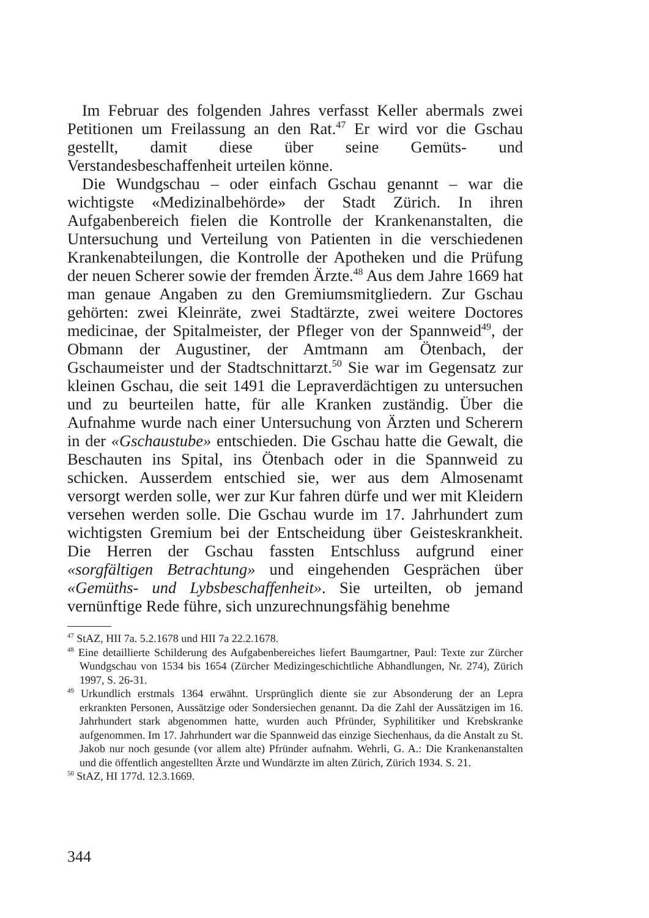Im Februar des folgenden Jahres verfasst Keller abermals zwei Petitionen um Freilassung an den Rat.<sup>47</sup> Er wird vor die Gschau gestellt, damit diese über seine Gemüts- und Verstandesbeschaffenheit urteilen könne.
Die Wundgschau – oder einfach Gschau genannt – war die wichtigste «Medizinalbehörde» der Stadt Zürich. In ihren Aufgabenbereich fielen die Kontrolle der Krankenanstalten, die Untersuchung und Verteilung von Patienten in die verschiedenen Krankenabteilungen, die Kontrolle der Apotheken und die Prüfung der neuen Scherer sowie der fremden Ärzte.<sup>48</sup> Aus dem Jahre 1669 hat man genaue Angaben zu den Gremiumsmitgliedern. Zur Gschau gehörten: zwei Kleinräte, zwei Stadtärzte, zwei weitere Doctores medicinae, der Spitalmeister, der Pfleger von der Spannweid<sup>49</sup>, der Obmann der Augustiner, der Amtmann am Ötenbach, der Gschaumeister und der Stadtschnittarzt.<sup>50</sup> Sie war im Gegensatz zur kleinen Gschau, die seit 1491 die Lepraverdächtigen zu untersuchen und zu beurteilen hatte, für alle Kranken zuständig. Über die Aufnahme wurde nach einer Untersuchung von Ärzten und Scherern in der «Gschaustube» entschieden. Die Gschau hatte die Gewalt, die Beschauten ins Spital, ins Ötenbach oder in die Spannweid zu schicken. Ausserdem entschied sie, wer aus dem Almosenamt versorgt werden solle, wer zur Kur fahren dürfe und wer mit Kleidern versehen werden solle. Die Gschau wurde im 17. Jahrhundert zum wichtigsten Gremium bei der Entscheidung über Geisteskrankheit. Die Herren der Gschau fassten Entschluss aufgrund einer «sorgfältigen Betrachtung» und eingehenden Gesprächen über «Gemüths- und Lybsbeschaffenheit». Sie urteilten, ob jemand vernünftige Rede führe, sich unzurechnungsfähig benehme
<sup>47</sup> StAZ, HII 7a. 5.2.1678 und HII 7a 22.2.1678.
<sup>48</sup> Eine detaillierte Schilderung des Aufgabenbereiches liefert Baumgartner, Paul: Texte zur Zürcher Wundgschau von 1534 bis 1654 (Zürcher Medizingeschichtliche Abhandlungen, Nr. 274), Zürich 1997, S. 26-31.
<sup>49</sup> Urkundlich erstmals 1364 erwähnt. Ursprünglich diente sie zur Absonderung der an Lepra erkrankten Personen, Aussätzige oder Sondersiechen genannt. Da die Zahl der Aussätzigen im 16. Jahrhundert stark abgenommen hatte, wurden auch Pfründer, Syphilitiker und Krebskranke aufgenommen. Im 17. Jahrhundert war die Spannweid das einzige Siechenhaus, da die Anstalt zu St. Jakob nur noch gesunde (vor allem alte) Pfründer aufnahm. Wehrli, G. A.: Die Krankenanstalten und die öffentlich angestellten Ärzte und Wundärzte im alten Zürich, Zürich 1934. S. 21.
<sup>50</sup> StAZ, HI 177d. 12.3.1669.
344